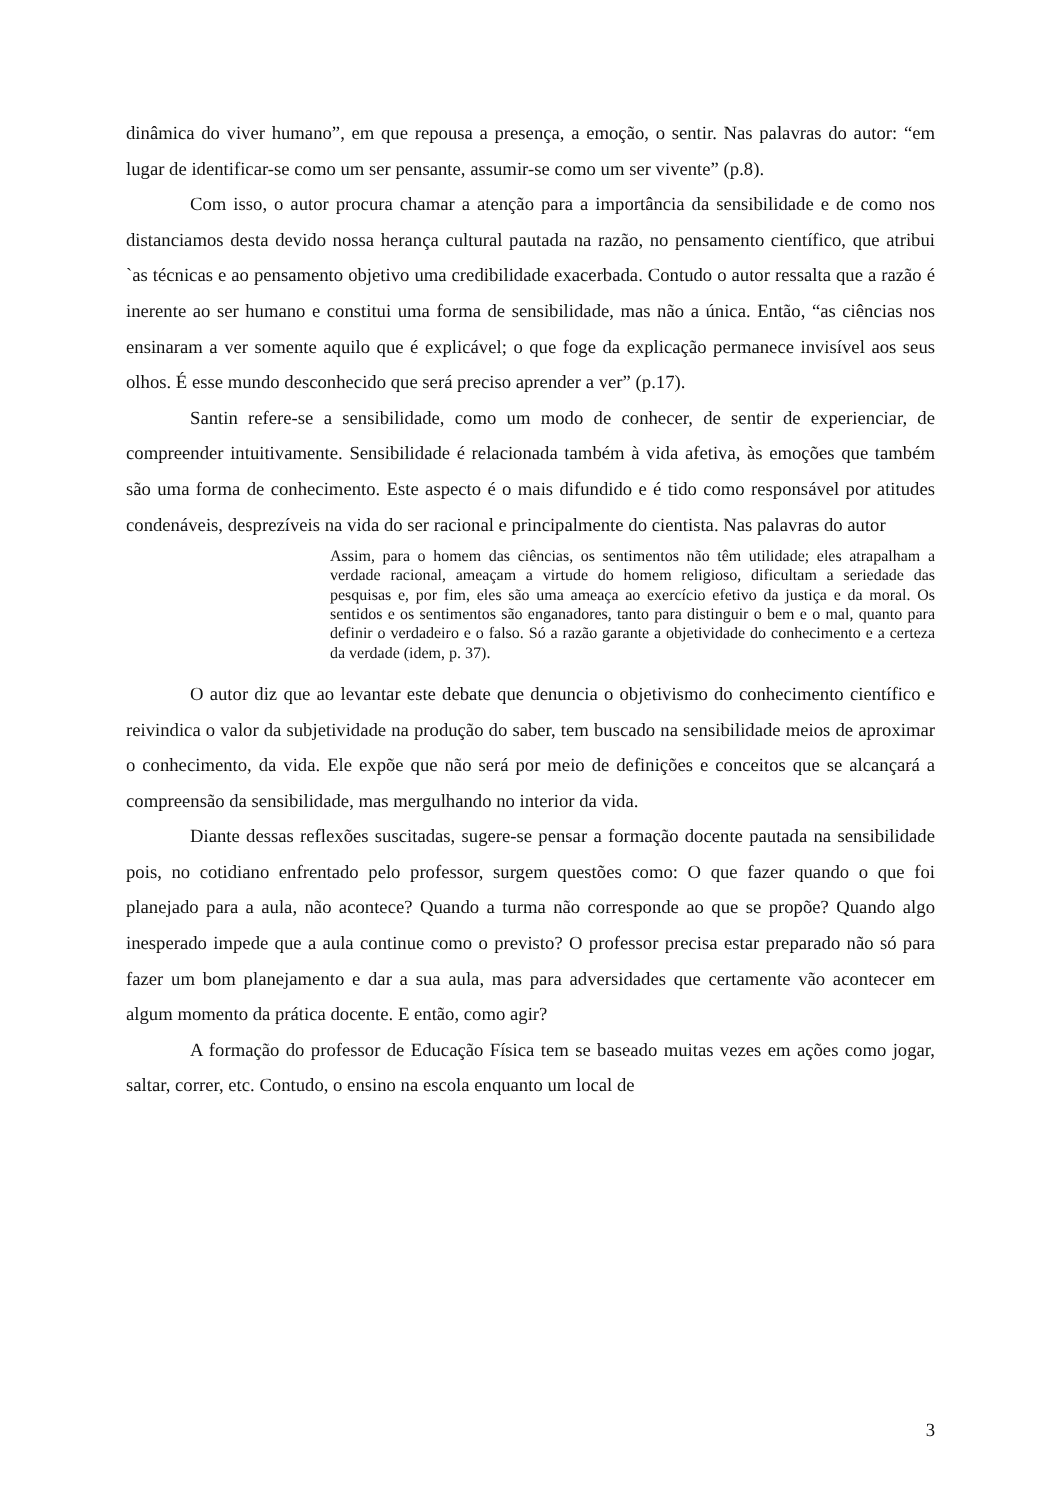dinâmica do viver humano”, em que repousa a presença, a emoção, o sentir. Nas palavras do autor: “em lugar de identificar-se como um ser pensante, assumir-se como um ser vivente” (p.8).
Com isso, o autor procura chamar a atenção para a importância da sensibilidade e de como nos distanciamos desta devido nossa herança cultural pautada na razão, no pensamento científico, que atribui `as técnicas e ao pensamento objetivo uma credibilidade exacerbada. Contudo o autor ressalta que a razão é inerente ao ser humano e constitui uma forma de sensibilidade, mas não a única. Então, “as ciências nos ensinaram a ver somente aquilo que é explicável; o que foge da explicação permanece invisível aos seus olhos. É esse mundo desconhecido que será preciso aprender a ver” (p.17).
Santin refere-se a sensibilidade, como um modo de conhecer, de sentir de experienciar, de compreender intuitivamente. Sensibilidade é relacionada também à vida afetiva, às emoções que também são uma forma de conhecimento. Este aspecto é o mais difundido e é tido como responsável por atitudes condenáveis, desprezíveis na vida do ser racional e principalmente do cientista. Nas palavras do autor
Assim, para o homem das ciências, os sentimentos não têm utilidade; eles atrapalham a verdade racional, ameaçam a virtude do homem religioso, dificultam a seriedade das pesquisas e, por fim, eles são uma ameaça ao exercício efetivo da justiça e da moral. Os sentidos e os sentimentos são enganadores, tanto para distinguir o bem e o mal, quanto para definir o verdadeiro e o falso. Só a razão garante a objetividade do conhecimento e a certeza da verdade (idem, p. 37).
O autor diz que ao levantar este debate que denuncia o objetivismo do conhecimento científico e reivindica o valor da subjetividade na produção do saber, tem buscado na sensibilidade meios de aproximar o conhecimento, da vida. Ele expõe que não será por meio de definições e conceitos que se alcançará a compreensão da sensibilidade, mas mergulhando no interior da vida.
Diante dessas reflexões suscitadas, sugere-se pensar a formação docente pautada na sensibilidade pois, no cotidiano enfrentado pelo professor, surgem questões como: O que fazer quando o que foi planejado para a aula, não acontece? Quando a turma não corresponde ao que se propõe? Quando algo inesperado impede que a aula continue como o previsto? O professor precisa estar preparado não só para fazer um bom planejamento e dar a sua aula, mas para adversidades que certamente vão acontecer em algum momento da prática docente. E então, como agir?
A formação do professor de Educação Física tem se baseado muitas vezes em ações como jogar, saltar, correr, etc. Contudo, o ensino na escola enquanto um local de
3